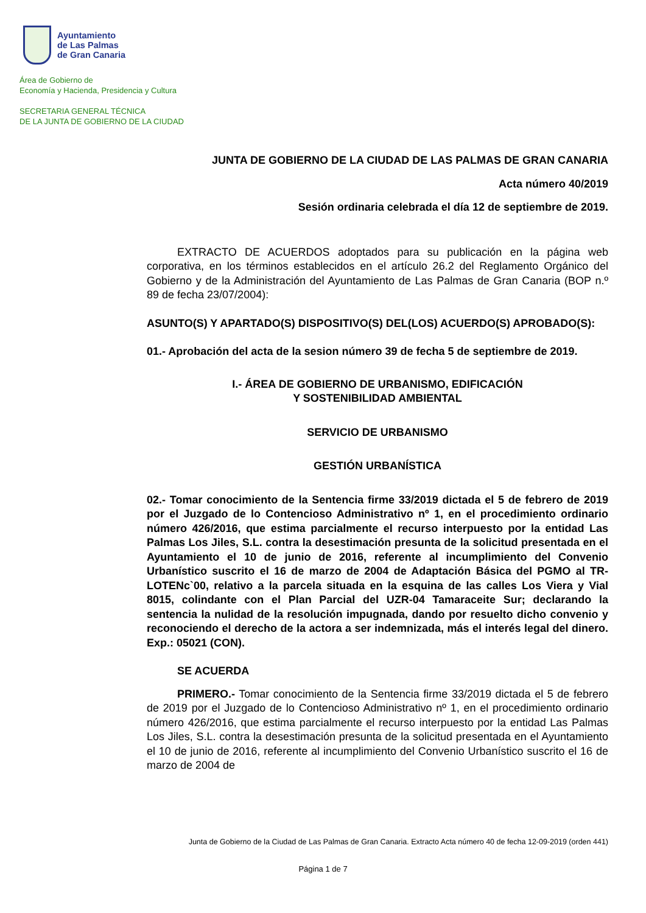Ayuntamiento
de Las Palmas
de Gran Canaria
Área de Gobierno de
Economía y Hacienda, Presidencia y Cultura
SECRETARIA GENERAL TÉCNICA
DE LA JUNTA DE GOBIERNO DE LA CIUDAD
JUNTA DE GOBIERNO DE LA CIUDAD DE LAS PALMAS DE GRAN CANARIA
Acta número 40/2019
Sesión ordinaria celebrada el día 12 de septiembre de 2019.
EXTRACTO DE ACUERDOS adoptados para su publicación en la página web corporativa, en los términos establecidos en el artículo 26.2 del Reglamento Orgánico del Gobierno y de la Administración del Ayuntamiento de Las Palmas de Gran Canaria (BOP n.º 89 de fecha 23/07/2004):
ASUNTO(S) Y APARTADO(S) DISPOSITIVO(S) DEL(LOS) ACUERDO(S) APROBADO(S):
01.- Aprobación del acta de la sesion número 39 de fecha 5 de septiembre de 2019.
I.- ÁREA DE GOBIERNO DE URBANISMO, EDIFICACIÓN
Y SOSTENIBILIDAD AMBIENTAL
SERVICIO DE URBANISMO
GESTIÓN URBANÍSTICA
02.- Tomar conocimiento de la Sentencia firme 33/2019 dictada el 5 de febrero de 2019 por el Juzgado de lo Contencioso Administrativo nº 1, en el procedimiento ordinario número 426/2016, que estima parcialmente el recurso interpuesto por la entidad Las Palmas Los Jiles, S.L. contra la desestimación presunta de la solicitud presentada en el Ayuntamiento el 10 de junio de 2016, referente al incumplimiento del Convenio Urbanístico suscrito el 16 de marzo de 2004 de Adaptación Básica del PGMO al TR-LOTENc`00, relativo a la parcela situada en la esquina de las calles Los Viera y Vial 8015, colindante con el Plan Parcial del UZR-04 Tamaraceite Sur; declarando la sentencia la nulidad de la resolución impugnada, dando por resuelto dicho convenio y reconociendo el derecho de la actora a ser indemnizada, más el interés legal del dinero. Exp.: 05021 (CON).
SE ACUERDA
PRIMERO.- Tomar conocimiento de la Sentencia firme 33/2019 dictada el 5 de febrero de 2019 por el Juzgado de lo Contencioso Administrativo nº 1, en el procedimiento ordinario número 426/2016, que estima parcialmente el recurso interpuesto por la entidad Las Palmas Los Jiles, S.L. contra la desestimación presunta de la solicitud presentada en el Ayuntamiento el 10 de junio de 2016, referente al incumplimiento del Convenio Urbanístico suscrito el 16 de marzo de 2004 de
Junta de Gobierno de la Ciudad de Las Palmas de Gran Canaria. Extracto Acta número 40 de fecha 12-09-2019 (orden 441)
Página 1 de 7